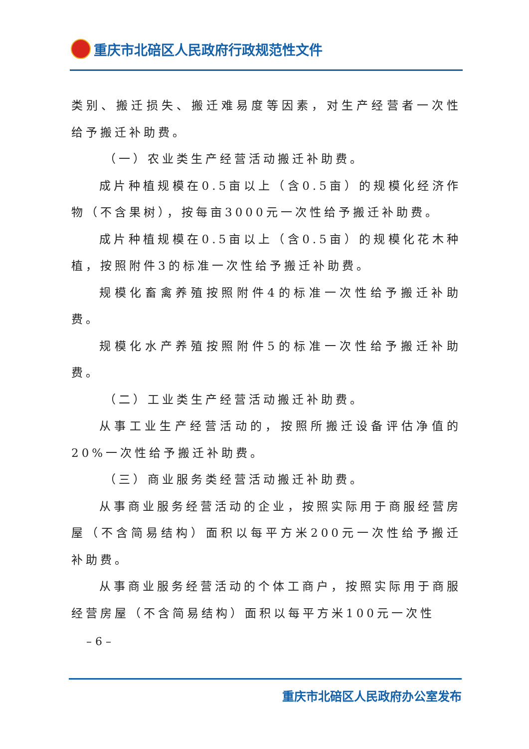重庆市北碚区人民政府行政规范性文件
类别、搬迁损失、搬迁难易度等因素，对生产经营者一次性给予搬迁补助费。
（一）农业类生产经营活动搬迁补助费。
成片种植规模在0.5亩以上（含0.5亩）的规模化经济作物（不含果树），按每亩3000元一次性给予搬迁补助费。
成片种植规模在0.5亩以上（含0.5亩）的规模化花木种植，按照附件3的标准一次性给予搬迁补助费。
规模化畜禽养殖按照附件4的标准一次性给予搬迁补助费。
规模化水产养殖按照附件5的标准一次性给予搬迁补助费。
（二）工业类生产经营活动搬迁补助费。
从事工业生产经营活动的，按照所搬迁设备评估净值的20%一次性给予搬迁补助费。
（三）商业服务类经营活动搬迁补助费。
从事商业服务经营活动的企业，按照实际用于商服经营房屋（不含简易结构）面积以每平方米200元一次性给予搬迁补助费。
从事商业服务经营活动的个体工商户，按照实际用于商服经营房屋（不含简易结构）面积以每平方米100元一次性
– 6 –
重庆市北碚区人民政府办公室发布